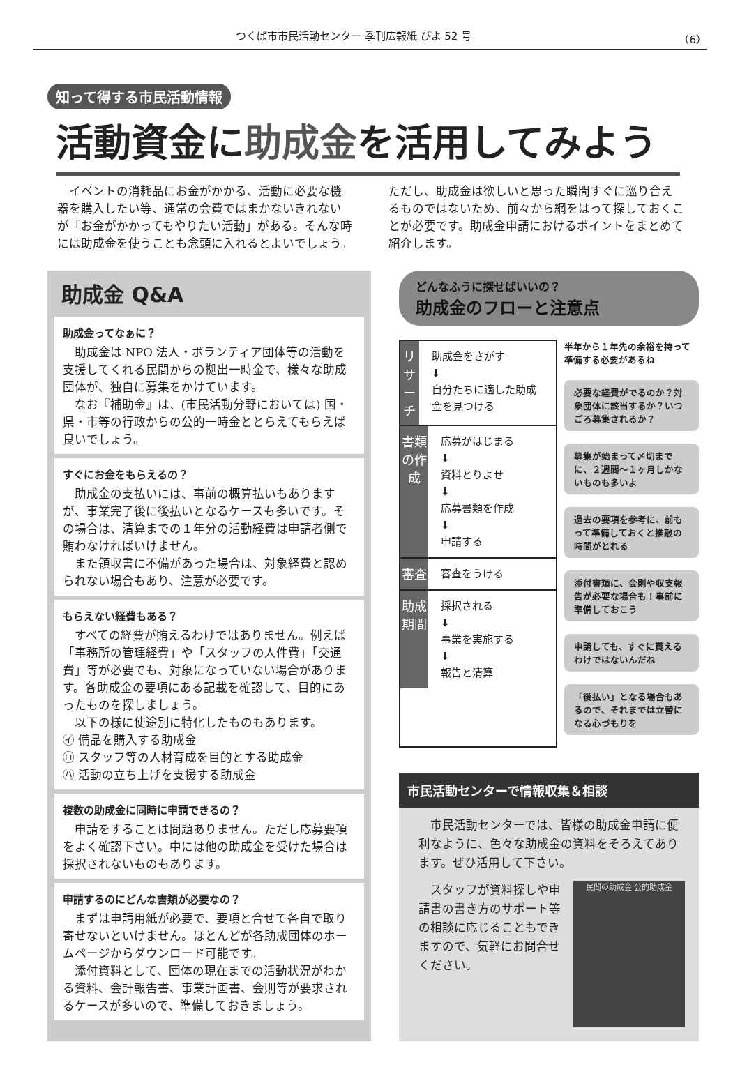つくば市市民活動センター 季刊広報紙 ぴよ 52 号 （6）
知って得する市民活動情報
活動資金に助成金を活用してみよう
　イベントの消耗品にお金がかかる、活動に必要な機器を購入したい等、通常の会費ではまかないきれないが「お金がかかってもやりたい活動」がある。そんな時には助成金を使うことも念頭に入れるとよいでしょう。ただし、助成金は欲しいと思った瞬間すぐに巡り合えるものではないため、前々から網をはって探しておくことが必要です。助成金申請におけるポイントをまとめて紹介します。
助成金 Q&A
助成金ってなぁに？
助成金は NPO 法人・ボランティア団体等の活動を支援してくれる民間からの拠出一時金で、様々な助成団体が、独自に募集をかけています。
なお『補助金』は、(市民活動分野においては) 国・県・市等の行政からの公的一時金ととらえてもらえば良いでしょう。
すぐにお金をもらえるの？
助成金の支払いには、事前の概算払いもありますが、事業完了後に後払いとなるケースも多いです。その場合は、清算までの１年分の活動経費は申請者側で賄わなければいけません。
また領収書に不備があった場合は、対象経費と認められない場合もあり、注意が必要です。
もらえない経費もある？
すべての経費が賄えるわけではありません。例えば「事務所の管理経費」や「スタッフの人件費」「交通費」等が必要でも、対象になっていない場合があります。各助成金の要項にある記載を確認して、目的にあったものを探しましょう。
以下の様に使途別に特化したものもあります。
㋑ 備品を購入する助成金
㋺ スタッフ等の人材育成を目的とする助成金
㋩ 活動の立ち上げを支援する助成金
複数の助成金に同時に申請できるの？
申請をすることは問題ありません。ただし応募要項をよく確認下さい。中には他の助成金を受けた場合は採択されないものもあります。
申請するのにどんな書類が必要なの？
まずは申請用紙が必要で、要項と合せて各自で取り寄せないといけません。ほとんどが各助成団体のホームページからダウンロード可能です。
添付資料として、団体の現在までの活動状況がわかる資料、会計報告書、事業計画書、会則等が要求されるケースが多いので、準備しておきましょう。
どんなふうに探せばいいの？
助成金のフローと注意点
リサーチ
助成金をさがす
⬇
自分たちに適した助成金を見つける
書類の作成
応募がはじまる
⬇
資料とりよせ
⬇
応募書類を作成
⬇
申請する
審査
審査をうける
助成期間
採択される
⬇
事業を実施する
⬇
報告と清算
半年から１年先の余裕を持って準備する必要があるね
必要な経費がでるのか？対象団体に該当するか？いつごろ募集されるか？
募集が始まって〆切までに、２週間〜１ヶ月しかないものも多いよ
過去の要項を参考に、前もって準備しておくと推敲の時間がとれる
添付書類に、会則や収支報告が必要な場合も！事前に準備しておこう
申請しても、すぐに貰えるわけではないんだね
「後払い」となる場合もあるので、それまでは立替になる心づもりを
市民活動センターで情報収集＆相談
市民活動センターでは、皆様の助成金申請に便利なように、色々な助成金の資料をそろえてあります。ぜひ活用して下さい。
スタッフが資料探しや申請書の書き方のサポート等の相談に応じることもできますので、気軽にお問合せください。
民間の助成金 公的助成金